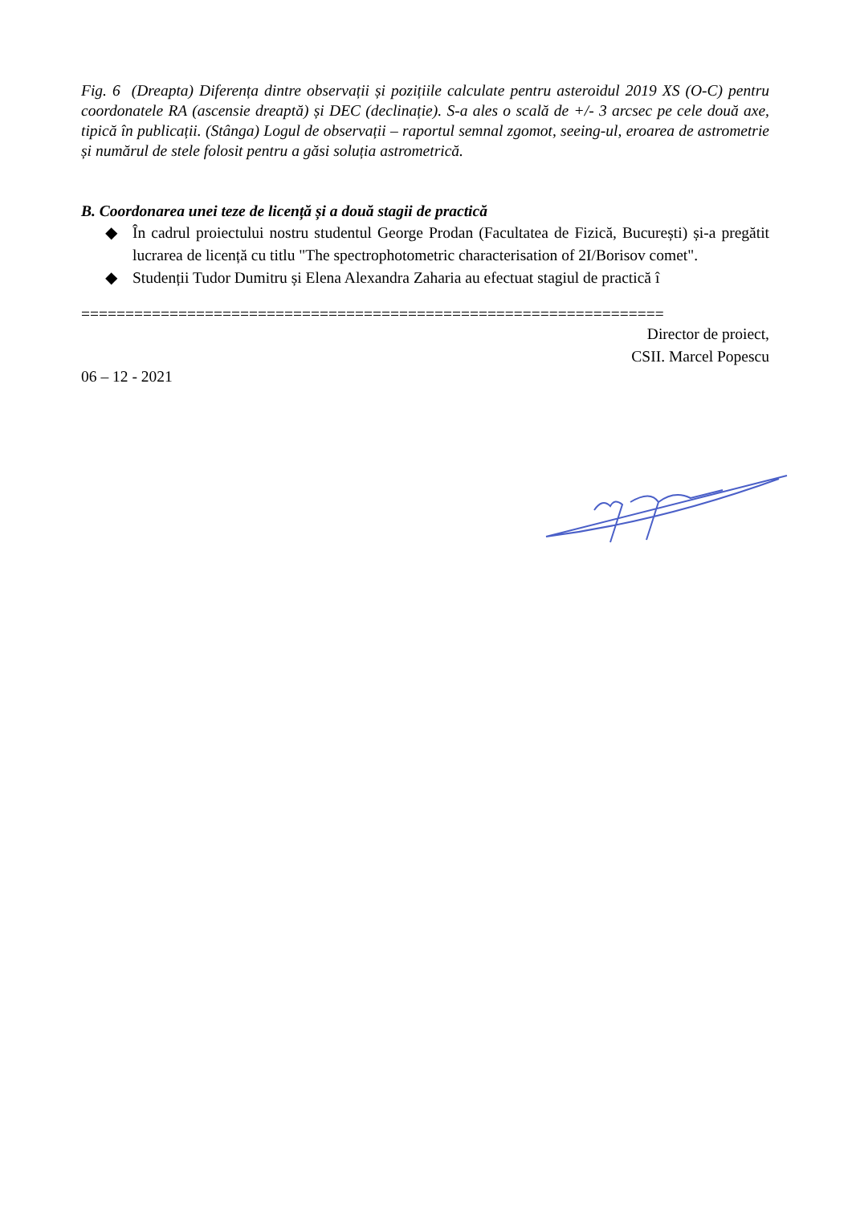Fig. 6 (Dreapta) Diferența dintre observații și pozițiile calculate pentru asteroidul 2019 XS (O-C) pentru coordonatele RA (ascensie dreaptă) și DEC (declinație). S-a ales o scală de +/- 3 arcsec pe cele două axe, tipică în publicații. (Stânga) Logul de observații – raportul semnal zgomot, seeing-ul, eroarea de astrometrie și numărul de stele folosit pentru a găsi soluția astrometrică.
B. Coordonarea unei teze de licență și a două stagii de practică
◆ În cadrul proiectului nostru studentul George Prodan (Facultatea de Fizică, București) și-a pregătit lucrarea de licență cu titlu "The spectrophotometric characterisation of 2I/Borisov comet".
◆ Studenții Tudor Dumitru și Elena Alexandra Zaharia au efectuat stagiul de practică î
==================================================================
Director de proiect,
CSII. Marcel Popescu
06 – 12 - 2021